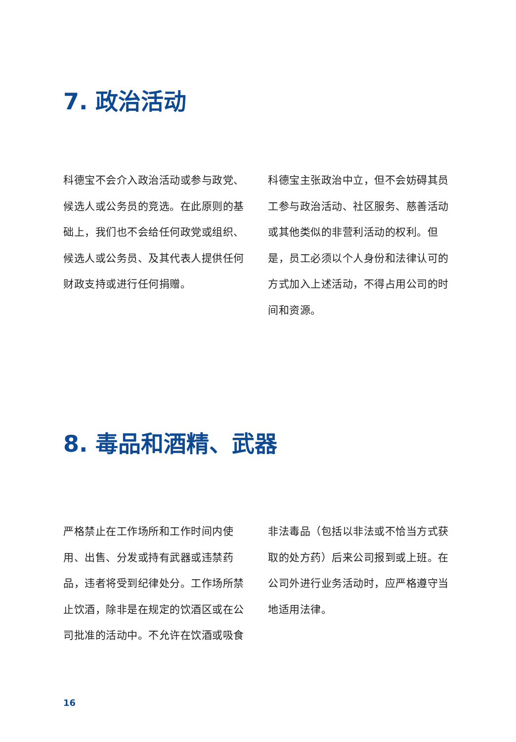7. 政治活动
科德宝不会介入政治活动或参与政党、候选人或公务员的竞选。在此原则的基础上，我们也不会给任何政党或组织、候选人或公务员、及其代表人提供任何财政支持或进行任何捐赠。
科德宝主张政治中立，但不会妨碍其员工参与政治活动、社区服务、慈善活动或其他类似的非营利活动的权利。但是，员工必须以个人身份和法律认可的方式加入上述活动，不得占用公司的时间和资源。
8. 毒品和酒精、武器
严格禁止在工作场所和工作时间内使用、出售、分发或持有武器或违禁药品，违者将受到纪律处分。工作场所禁止饮酒，除非是在规定的饮酒区或在公司批准的活动中。不允许在饮酒或吸食
非法毒品（包括以非法或不恰当方式获取的处方药）后来公司报到或上班。在公司外进行业务活动时，应严格遵守当地适用法律。
16